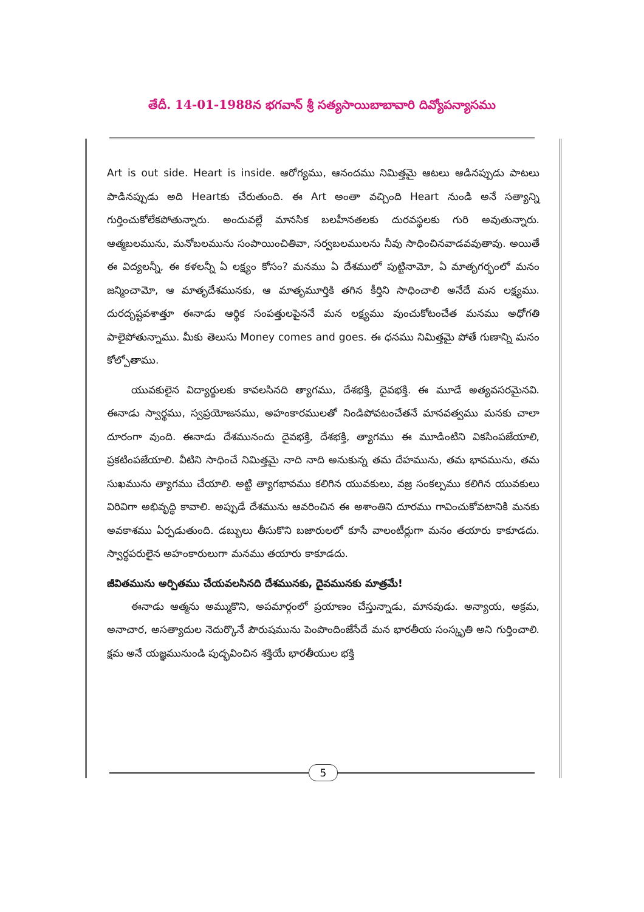తేదీ. 14-01-1988న భగవాన్ శ్రీ సత్యసాయిబాబావారి దివ్యోపన్యాసము
Art is out side. Heart is inside. ఆరోగ్యము, ఆనందము నిమిత్తమై ఆటలు ఆడినప్పుడు పాటలు పాడినప్పుడు అది Heartకు చేరుతుంది. ఈ Art అంతా వచ్చింది Heart నుండి అనే సత్యాన్ని గుర్తించుకోలేకపోతున్నారు. అందువల్లే మానసిక బలహీనతలకు దురవస్థలకు గురి అవుతున్నారు. ఆత్మబలమును, మనోబలమును సంపాయించితివా, సర్వబలములను నీవు సాధించినవాడవవుతావు. అయితే ఈ విద్యలన్నీ, ఈ కళలన్నీ ఏ లక్ష్యం కోసం? మనము ఏ దేశములో పుట్టినామో, ఏ మాతృగర్భంలో మనం జన్మించామో, ఆ మాతృదేశమునకు, ఆ మాతృమూర్తికి తగిన కీర్తిని సాధించాలి అనేదే మన లక్ష్యము. దురదృష్టవశాత్తూ ఈనాడు ఆర్థిక సంపత్తులపైననే మన లక్ష్యము వుంచుకోటంచేత మనము అధోగతి పాలైపోతున్నాము. మీకు తెలుసు Money comes and goes. ఈ ధనము నిమిత్తమై పోతే గుణాన్ని మనం కోల్పోతాము.
యువకులైన విద్యార్థులకు కావలసినది త్యాగము, దేశభక్తి, దైవభక్తి. ఈ మూడే అత్యవసరమైనవి. ఈనాడు స్వార్థము, స్వప్రయోజనము, అహంకారములతో నిండిపోవటంచేతనే మానవత్వము మనకు చాలా దూరంగా వుంది. ఈనాడు దేశమునందు దైవభక్తి, దేశభక్తి, త్యాగము ఈ మూడింటిని వికసింపజేయాలి, ప్రకటింపజేయాలి. వీటిని సాధించే నిమిత్తమై నాది నాది అనుకున్న తమ దేహమును, తమ భావమును, తమ సుఖమును త్యాగము చేయాలి. అట్టి త్యాగభావము కలిగిన యువకులు, వజ్ర సంకల్పము కలిగిన యువకులు విరివిగా అభివృద్ధి కావాలి. అప్పుడే దేశమును ఆవరించిన ఈ అశాంతిని దూరము గావించుకోవటానికి మనకు అవకాశము ఏర్పడుతుంది. డబ్బులు తీసుకొని బజారులలో కూసే వాలంటీర్లుగా మనం తయారు కాకూడదు. స్వార్థపరులైన అహంకారులుగా మనము తయారు కాకూడదు.
జీవితమును అర్పితము చేయవలసినది దేశమునకు, దైవమునకు మాత్రమే!
ఈనాడు ఆత్మను అమ్ముకొని, అపమార్గంలో ప్రయాణం చేస్తున్నాడు, మానవుడు. అన్యాయ, అక్రమ, అనాచార, అసత్యాదుల నెదుర్కొనే పౌరుషమును పెంపొందింజేసేదే మన భారతీయ సంస్కృతి అని గుర్తించాలి. క్షమ అనే యజ్ఞమునుండి పుద్భవించిన శక్తియే భారతీయుల భక్తి
5